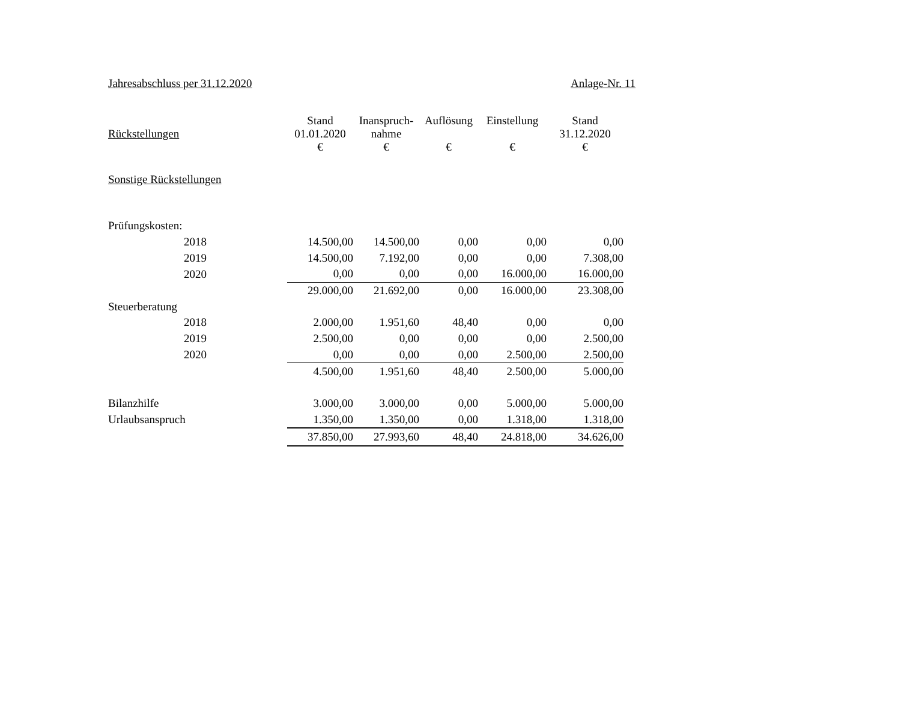Jahresabschluss per 31.12.2020 Anlage-Nr. 11
| Rückstellungen | Stand 01.01.2020 € | Inanspruch- nahme € | Auflösung € | Einstellung € | Stand 31.12.2020 € |
| Sonstige Rückstellungen | | | | | |
| Prüfungskosten: | | | | | |
| 2018 | 14.500,00 | 14.500,00 | 0,00 | 0,00 | 0,00 |
| 2019 | 14.500,00 | 7.192,00 | 0,00 | 0,00 | 7.308,00 |
| 2020 | 0,00 | 0,00 | 0,00 | 16.000,00 | 16.000,00 |
| | 29.000,00 | 21.692,00 | 0,00 | 16.000,00 | 23.308,00 |
| Steuerberatung | | | | | |
| 2018 | 2.000,00 | 1.951,60 | 48,40 | 0,00 | 0,00 |
| 2019 | 2.500,00 | 0,00 | 0,00 | 0,00 | 2.500,00 |
| 2020 | 0,00 | 0,00 | 0,00 | 2.500,00 | 2.500,00 |
| | 4.500,00 | 1.951,60 | 48,40 | 2.500,00 | 5.000,00 |
| Bilanzhilfe | 3.000,00 | 3.000,00 | 0,00 | 5.000,00 | 5.000,00 |
| Urlaubsanspruch | 1.350,00 | 1.350,00 | 0,00 | 1.318,00 | 1.318,00 |
| | 37.850,00 | 27.993,60 | 48,40 | 24.818,00 | 34.626,00 |